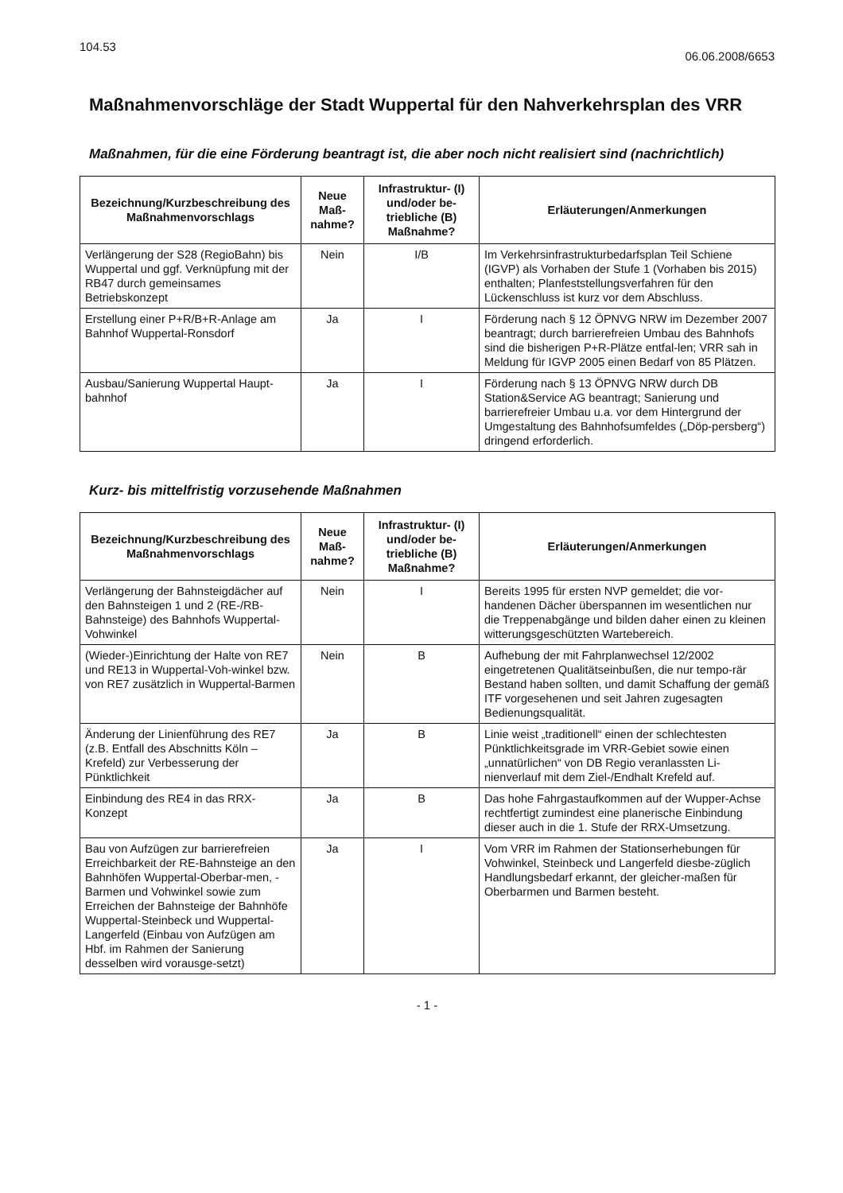104.53
06.06.2008/6653
Maßnahmenvorschläge der Stadt Wuppertal für den Nahverkehrsplan des VRR
Maßnahmen, für die eine Förderung beantragt ist, die aber noch nicht realisiert sind (nachrichtlich)
| Bezeichnung/Kurzbeschreibung des Maßnahmenvorschlags | Neue Maß-nahme? | Infrastruktur- (I) und/oder be-triebliche (B) Maßnahme? | Erläuterungen/Anmerkungen |
| --- | --- | --- | --- |
| Verlängerung der S28 (RegioBahn) bis Wuppertal und ggf. Verknüpfung mit der RB47 durch gemeinsames Betriebskonzept | Nein | I/B | Im Verkehrsinfrastrukturbedarfsplan Teil Schiene (IGVP) als Vorhaben der Stufe 1 (Vorhaben bis 2015) enthalten; Planfeststellungsverfahren für den Lückenschluss ist kurz vor dem Abschluss. |
| Erstellung einer P+R/B+R-Anlage am Bahnhof Wuppertal-Ronsdorf | Ja | I | Förderung nach § 12 ÖPNVG NRW im Dezember 2007 beantragt; durch barrierefreien Umbau des Bahnhofs sind die bisherigen P+R-Plätze entfal-len; VRR sah in Meldung für IGVP 2005 einen Bedarf von 85 Plätzen. |
| Ausbau/Sanierung Wuppertal Haupt-bahnhof | Ja | I | Förderung nach § 13 ÖPNVG NRW durch DB Station&Service AG beantragt; Sanierung und barrierefreier Umbau u.a. vor dem Hintergrund der Umgestaltung des Bahnhofsumfeldes („Döp-persberg“) dringend erforderlich. |
Kurz- bis mittelfristig vorzusehende Maßnahmen
| Bezeichnung/Kurzbeschreibung des Maßnahmenvorschlags | Neue Maß-nahme? | Infrastruktur- (I) und/oder be-triebliche (B) Maßnahme? | Erläuterungen/Anmerkungen |
| --- | --- | --- | --- |
| Verlängerung der Bahnsteigdächer auf den Bahnsteigen 1 und 2 (RE-/RB-Bahnsteige) des Bahnhofs Wuppertal-Vohwinkel | Nein | I | Bereits 1995 für ersten NVP gemeldet; die vor-handenen Dächer überspannen im wesentlichen nur die Treppenabgänge und bilden daher einen zu kleinen witterungsgeschützten Wartebereich. |
| (Wieder-)Einrichtung der Halte von RE7 und RE13 in Wuppertal-Voh-winkel bzw. von RE7 zusätzlich in Wuppertal-Barmen | Nein | B | Aufhebung der mit Fahrplanwechsel 12/2002 eingetretenen Qualitätseinbußen, die nur tempo-rär Bestand haben sollten, und damit Schaffung der gemäß ITF vorgesehenen und seit Jahren zugesagten Bedienungsqualität. |
| Änderung der Linienführung des RE7 (z.B. Entfall des Abschnitts Köln – Krefeld) zur Verbesserung der Pünktlichkeit | Ja | B | Linie weist „traditionell“ einen der schlechtesten Pünktlichkeitsgrade im VRR-Gebiet sowie einen „unnatürlichen“ von DB Regio veranlassten Li-nienverlauf mit dem Ziel-/Endhalt Krefeld auf. |
| Einbindung des RE4 in das RRX-Konzept | Ja | B | Das hohe Fahrgastaufkommen auf der Wupper-Achse rechtfertigt zumindest eine planerische Einbindung dieser auch in die 1. Stufe der RRX-Umsetzung. |
| Bau von Aufzügen zur barrierefreien Erreichbarkeit der RE-Bahnsteige an den Bahnhöfen Wuppertal-Oberbar-men, -Barmen und Vohwinkel sowie zum Erreichen der Bahnsteige der Bahnhöfe Wuppertal-Steinbeck und Wuppertal-Langerfeld (Einbau von Aufzügen am Hbf. im Rahmen der Sanierung desselben wird vorausge-setzt) | Ja | I | Vom VRR im Rahmen der Stationserhebungen für Vohwinkel, Steinbeck und Langerfeld diesbe-züglich Handlungsbedarf erkannt, der gleicher-maßen für Oberbarmen und Barmen besteht. |
- 1 -